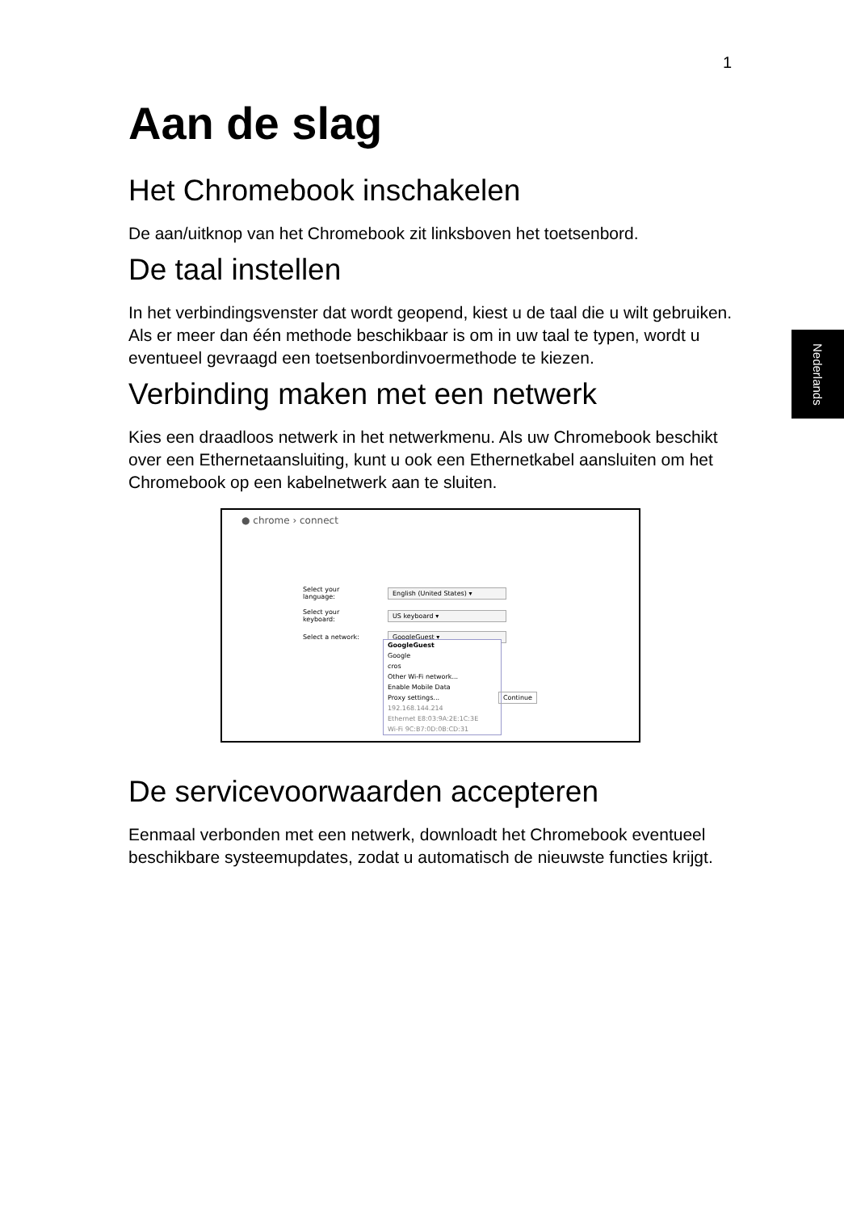1
Nederlands
Aan de slag
Het Chromebook inschakelen
De aan/uitknop van het Chromebook zit linksboven het toetsenbord.
De taal instellen
In het verbindingsvenster dat wordt geopend, kiest u de taal die u wilt gebruiken. Als er meer dan één methode beschikbaar is om in uw taal te typen, wordt u eventueel gevraagd een toetsenbordinvoermethode te kiezen.
Verbinding maken met een netwerk
Kies een draadloos netwerk in het netwerkmenu. Als uw Chromebook beschikt over een Ethernetaansluiting, kunt u ook een Ethernetkabel aansluiten om het Chromebook op een kabelnetwerk aan te sluiten.
● chrome › connect
Select your language: English (United States) ▾
Select your keyboard: US keyboard ▾
Select a network: GoogleGuest ▾
GoogleGuest
Google
cros
Other Wi-Fi network...
Enable Mobile Data
Proxy settings...
192.168.144.214
Ethernet E8:03:9A:2E:1C:3E
Wi-Fi 9C:B7:0D:0B:CD:31
Continue
De servicevoorwaarden accepteren
Eenmaal verbonden met een netwerk, downloadt het Chromebook eventueel beschikbare systeemupdates, zodat u automatisch de nieuwste functies krijgt.